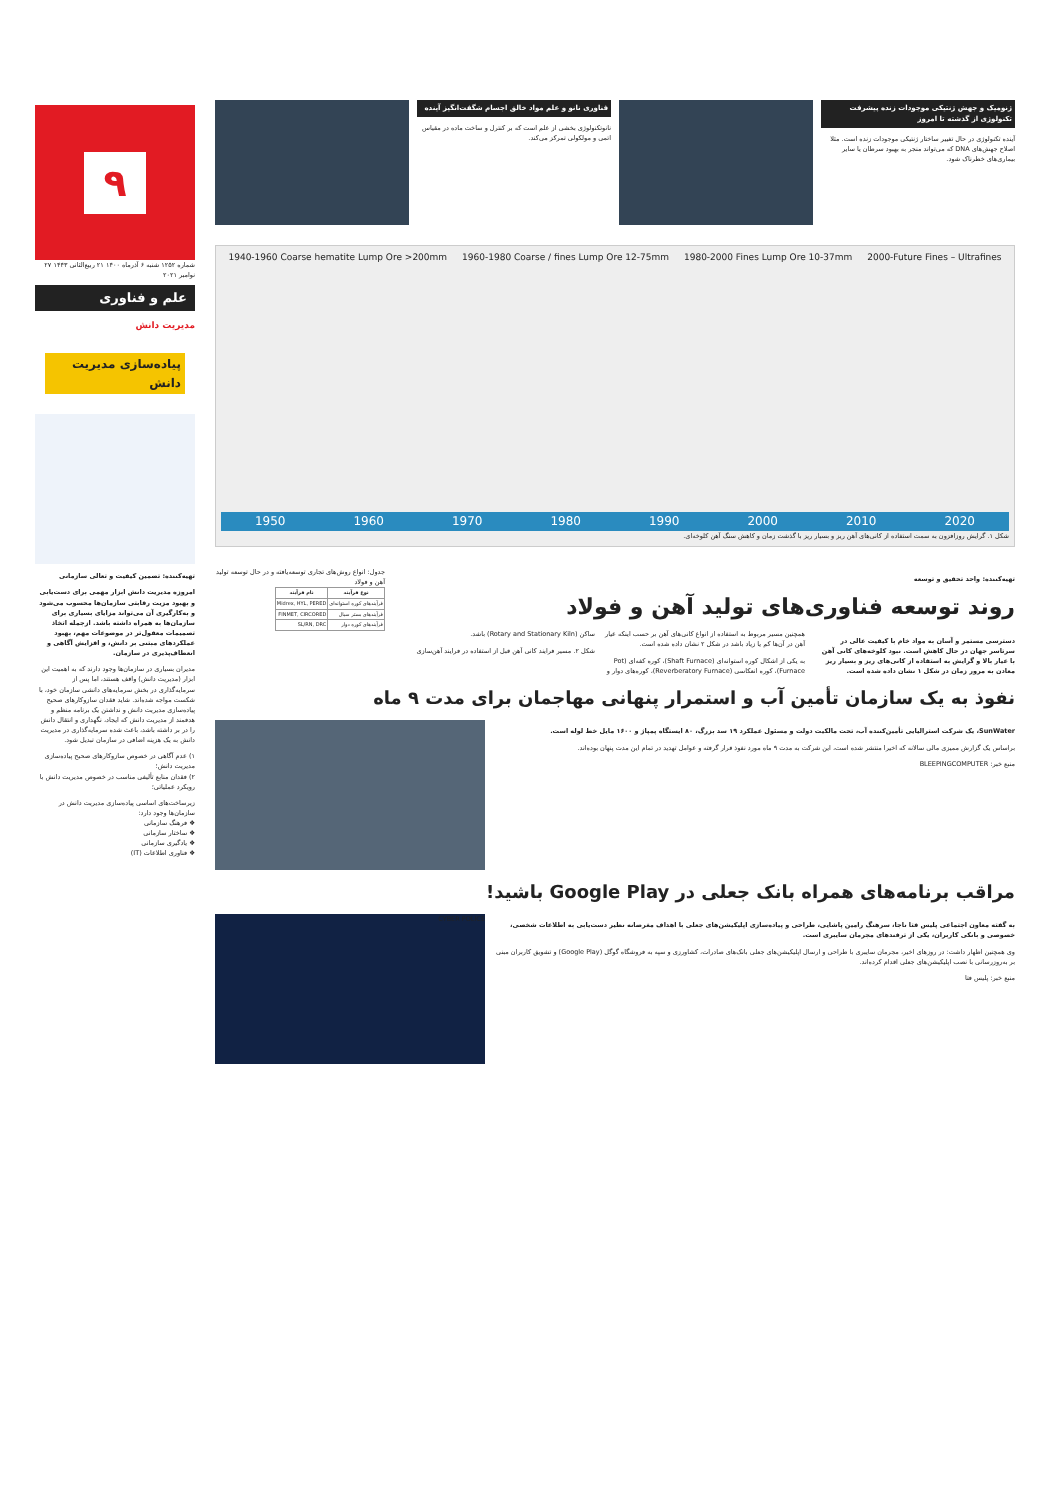۹
شماره ۱۲۵۲ شنبه ۶ آذرماه ۱۴۰۰ ۲۱ ربیع‌الثانی ۱۴۴۳ ۲۷ نوامبر ۲۰۲۱
علم و فناوری
مدیریت دانش
پیاده‌سازی مدیریت دانش
تهیه‌کننده: تضمین کیفیت و تعالی سازمانی
امروزه مدیریت دانش ابزار مهمی برای دست‌یابی و بهبود مزیت رقابتی سازمان‌ها محسوب می‌شود و به‌کارگیری آن می‌تواند مزایای بسیاری برای سازمان‌ها به همراه داشته باشد. ازجمله اتخاذ تصمیمات معقول‌تر در موضوعات مهم، بهبود عملکردهای مبتنی بر دانش، و افزایش آگاهی و انعطاف‌پذیری در سازمان.
مدیران بسیاری در سازمان‌ها وجود دارند که به اهمیت این ابزار (مدیریت دانش) واقف هستند، اما پس از سرمایه‌گذاری در بخش سرمایه‌های دانشی سازمان خود، با شکست مواجه شده‌اند. شاید فقدان سازوکارهای صحیح پیاده‌سازی مدیریت دانش و نداشتن یک برنامه منظم و هدفمند از مدیریت دانش که ایجاد، نگهداری و انتقال دانش را در بر داشته باشد، باعث شده سرمایه‌گذاری در مدیریت دانش به یک هزینه اضافی در سازمان تبدیل شود.
۱) عدم آگاهی در خصوص سازوکارهای صحیح پیاده‌سازی مدیریت دانش؛
۲) فقدان منابع تألیفی مناسب در خصوص مدیریت دانش با رویکرد عملیاتی؛
زیرساخت‌های اساسی پیاده‌سازی مدیریت دانش در سازمان‌ها وجود دارد:
❖ فرهنگ سازمانی
❖ ساختار سازمانی
❖ یادگیری سازمانی
❖ فناوری اطلاعات (IT)
ژنومیک و جهش ژنتیکی موجودات زنده پیشرفت تکنولوژی از گذشته تا امروز
آینده تکنولوژی در حال تغییر ساختار ژنتیکی موجودات زنده است. مثلا اصلاح جهش‌های DNA که می‌تواند منجر به بهبود سرطان یا سایر بیماری‌های خطرناک شود.
فناوری نانو و علم مواد خالق اجسام شگفت‌انگیز آینده
نانوتکنولوژی بخشی از علم است که بر کنترل و ساخت ماده در مقیاس اتمی و مولکولی تمرکز می‌کند.
1940-1960 Coarse hematite Lump Ore >200mm 1960-1980 Coarse / fines Lump Ore 12-75mm 1980-2000 Fines Lump Ore 10-37mm 2000-Future Fines – Ultrafines
1950 1960 1970 1980 1990 2000 2010 2020
شکل ۱. گرایش روزافزون به سمت استفاده از کانی‌های آهن ریز و بسیار ریز با گذشت زمان و کاهش سنگ آهن کلوخه‌ای.
تهیه‌کننده: واحد تحقیق و توسعه
روند توسعه فناوری‌های تولید آهن و فولاد
دسترسی مستمر و آسان به مواد خام با کیفیت عالی در سرتاسر جهان در حال کاهش است. نبود کلوخه‌های کانی آهن با عیار بالا و گرایش به استفاده از کانی‌های ریز و بسیار ریز معادن به مرور زمان در شکل ۱ نشان داده شده است.
همچنین مسیر مربوط به استفاده از انواع کانی‌های آهن بر حسب اینکه عیار آهن در آن‌ها کم یا زیاد باشد در شکل ۲ نشان داده شده است.
به یکی از اشکال کوره استوانه‌ای (Shaft Furnace)، کوره کفه‌ای (Pot Furnace)، کوره انعکاسی (Reverberatory Furnace)، کوره‌های دوار و ساکن (Rotary and Stationary Kiln) باشد.
شکل ۲. مسیر فرایند کانی آهن قبل از استفاده در فرایند آهن‌سازی
جدول: انواع روش‌های تجاری توسعه‌یافته و در حال توسعه تولید آهن و فولاد
| نوع فرآیند | نام فرآیند |
| --- | --- |
| فرآیندهای کوره استوانه‌ای | Midrex, HYL, PERED |
| فرآیندهای بستر سیال | FINMET, CIRCORED |
| فرآیندهای کوره دوار | SL/RN, DRC |
نفوذ به یک سازمان تأمین آب و استمرار پنهانی مهاجمان برای مدت ۹ ماه
SunWater، یک شرکت استرالیایی تأمین‌کننده آب، تحت مالکیت دولت و مسئول عملکرد ۱۹ سد بزرگ، ۸۰ ایستگاه پمپاژ و ۱۶۰۰ مایل خط لوله است.
براساس یک گزارش ممیزی مالی سالانه که اخیرا منتشر شده است، این شرکت به مدت ۹ ماه مورد نفوذ قرار گرفته و عوامل تهدید در تمام این مدت پنهان بوده‌اند.
منبع خبر: BLEEPINGCOMPUTER
مراقب برنامه‌های همراه بانک جعلی در Google Play باشید!
به گفته معاون اجتماعی پلیس فتا ناجا، سرهنگ رامین پاشایی، طراحی و پیاده‌سازی اپلیکیشن‌های جعلی با اهداف مغرضانه نظیر دست‌یابی به اطلاعات شخصی، خصوصی و بانکی کاربران، یکی از ترفندهای مجرمان سایبری است.
وی همچنین اظهار داشت: در روزهای اخیر، مجرمان سایبری با طراحی و ارسال اپلیکیشن‌های جعلی بانک‌های صادرات، کشاورزی و سپه به فروشگاه گوگل (Google Play) و تشویق کاربران مبنی بر به‌روزرسانی با نصب اپلیکیشن‌های جعلی اقدام کرده‌اند.
منبع خبر: پلیس فتا
CYBER POLICE